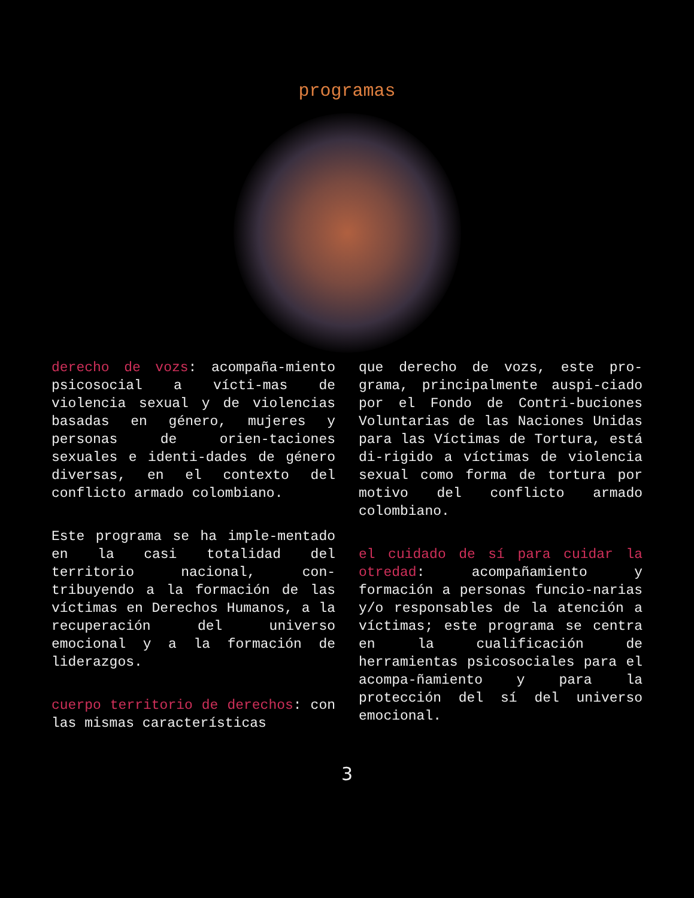programas
derecho de vozs: acompaña-miento psicosocial a vícti-mas de violencia sexual y de violencias basadas en género, mujeres y personas de orien-taciones sexuales e identi-dades de género diversas, en el contexto del conflicto armado colombiano.
Este programa se ha imple-mentado en la casi totalidad del territorio nacional, con-tribuyendo a la formación de las víctimas en Derechos Humanos, a la recuperación del universo emocional y a la formación de liderazgos.
cuerpo territorio de derechos: con las mismas características
que derecho de vozs, este pro-grama, principalmente auspi-ciado por el Fondo de Contri-buciones Voluntarias de las Naciones Unidas para las Víctimas de Tortura, está di-rigido a víctimas de violencia sexual como forma de tortura por motivo del conflicto armado colombiano.
el cuidado de sí para cuidar la otredad: acompañamiento y formación a personas funcio-narias y/o responsables de la atención a víctimas; este programa se centra en la cualificación de herramientas psicosociales para el acompa-ñamiento y para la protección del sí del universo emocional.
3